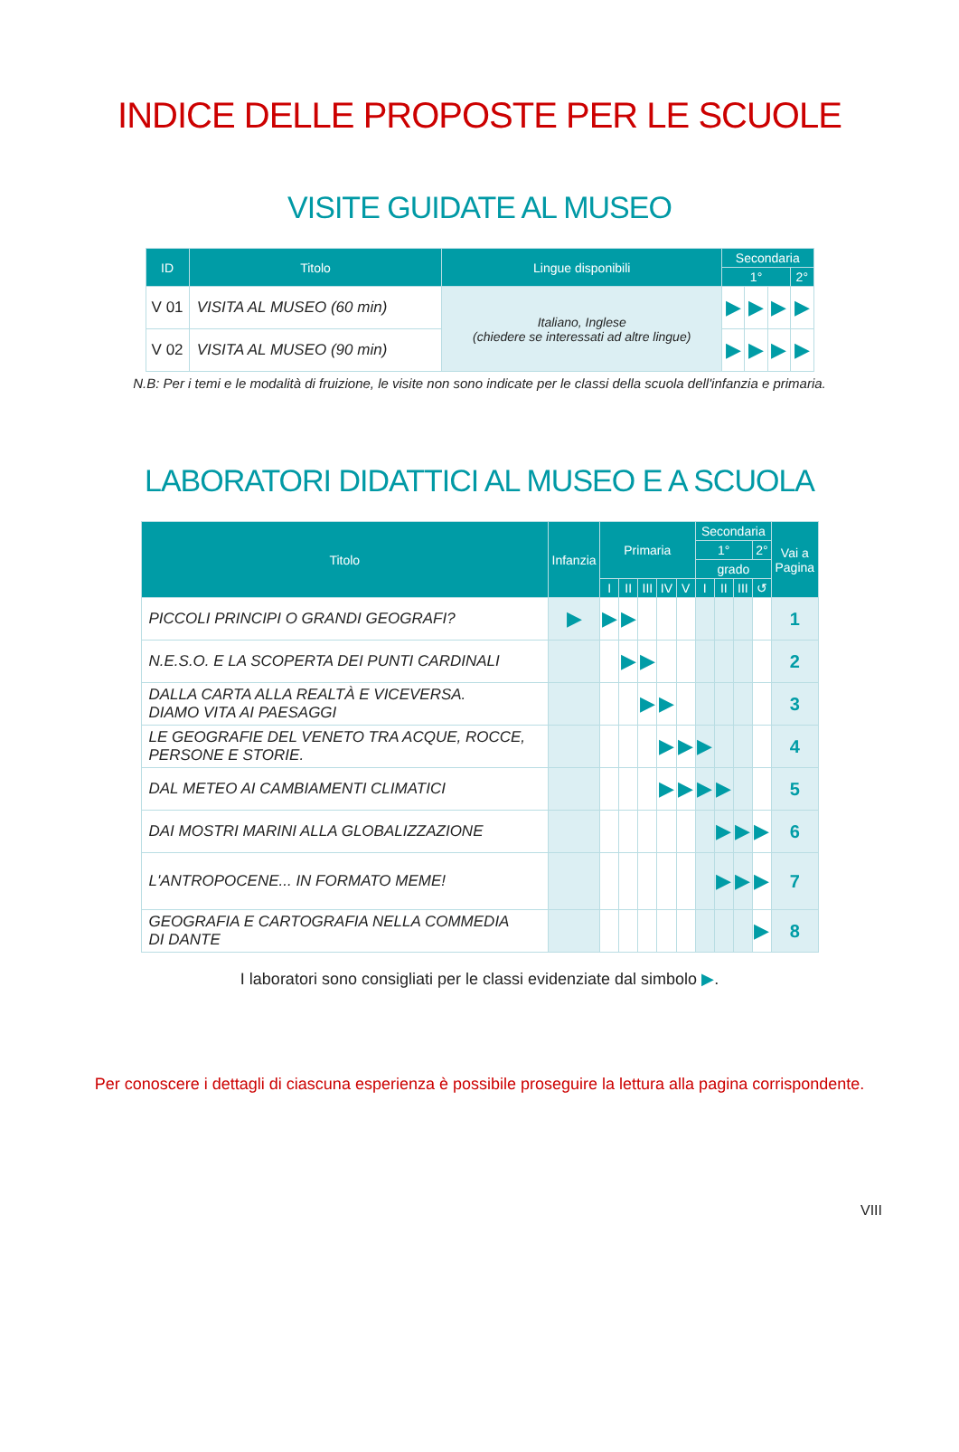INDICE DELLE PROPOSTE PER LE SCUOLE
VISITE GUIDATE AL MUSEO
| ID | Titolo | Lingue disponibili | Secondaria | | | |
| --- | --- | --- | --- | --- | --- | --- |
| | | | 1° | | | 2° |
| V 01 | VISITA AL MUSEO (60 min) | Italiano, Inglese (chiedere se interessati ad altre lingue) | ▶ | ▶ | ▶ | ▶ |
| V 02 | VISITA AL MUSEO (90 min) | | ▶ | ▶ | ▶ | ▶ |
N.B: Per i temi e le modalità di fruizione, le visite non sono indicate per le classi della scuola dell'infanzia e primaria.
LABORATORI DIDATTICI AL MUSEO E A SCUOLA
| Titolo | Infanzia | Primaria | | | | | Secondaria | | | | Vai a Pagina |
| --- | --- | --- | --- | --- | --- | --- | --- | --- | --- | --- | --- |
| | | | | | | | 1° | | | 2° | |
| | | | | | | | grado | | | | |
| | | I | II | III | IV | V | I | II | III | ↺ | |
| PICCOLI PRINCIPI O GRANDI GEOGRAFI? | ▶ | ▶ | ▶ | | | | | | | | 1 |
| N.E.S.O. E LA SCOPERTA DEI PUNTI CARDINALI | | | ▶ | ▶ | | | | | | | 2 |
| DALLA CARTA ALLA REALTÀ E VICEVERSA. DIAMO VITA AI PAESAGGI | | | | ▶ | ▶ | | | | | | 3 |
| LE GEOGRAFIE DEL VENETO TRA ACQUE, ROCCE, PERSONE E STORIE. | | | | | ▶ | ▶ | ▶ | | | | 4 |
| DAL METEO AI CAMBIAMENTI CLIMATICI | | | | | ▶ | ▶ | ▶ | ▶ | | | 5 |
| DAI MOSTRI MARINI ALLA GLOBALIZZAZIONE | | | | | | | | ▶ | ▶ | ▶ | 6 |
| L'ANTROPOCENE... IN FORMATO MEME! | | | | | | | | ▶ | ▶ | ▶ | 7 |
| GEOGRAFIA E CARTOGRAFIA NELLA COMMEDIA DI DANTE | | | | | | | | | | ▶ | 8 |
I laboratori sono consigliati per le classi evidenziate dal simbolo ▶.
Per conoscere i dettagli di ciascuna esperienza è possibile proseguire la lettura alla pagina corrispondente.
VIII